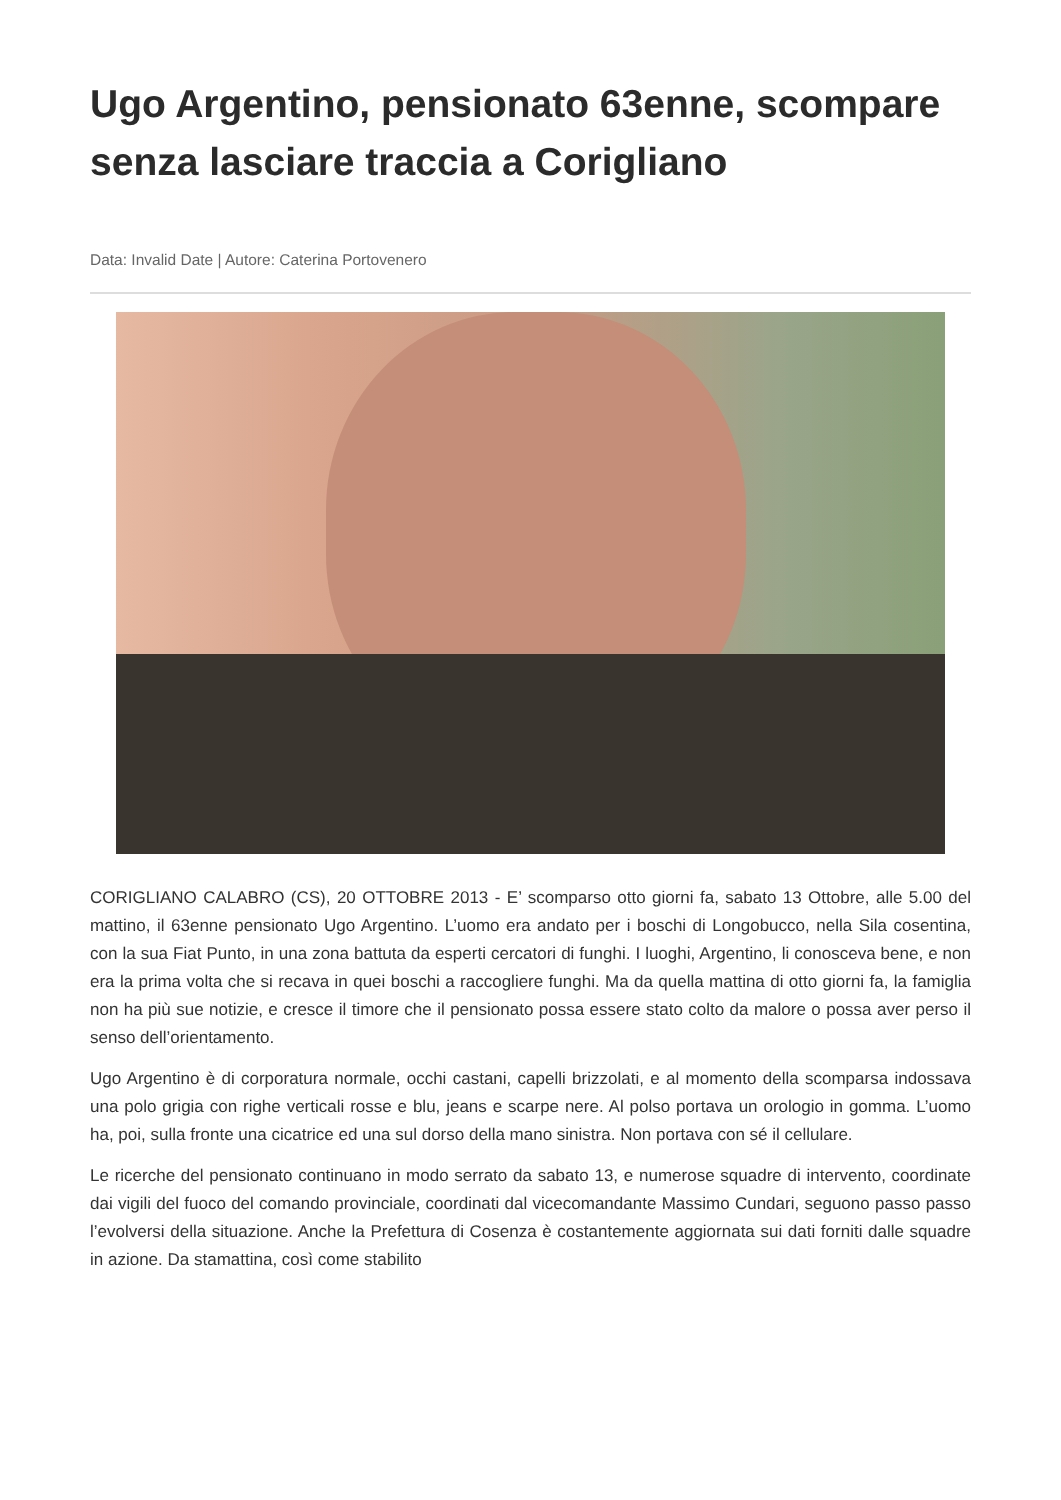Ugo Argentino, pensionato 63enne, scompare senza lasciare traccia a Corigliano
Data: Invalid Date | Autore: Caterina Portovenero
CORIGLIANO CALABRO (CS), 20 OTTOBRE 2013 - E’ scomparso otto giorni fa, sabato 13 Ottobre, alle 5.00 del mattino, il 63enne pensionato Ugo Argentino. L’uomo era andato per i boschi di Longobucco, nella Sila cosentina, con la sua Fiat Punto, in una zona battuta da esperti cercatori di funghi. I luoghi, Argentino, li conosceva bene, e non era la prima volta che si recava in quei boschi a raccogliere funghi. Ma da quella mattina di otto giorni fa, la famiglia non ha più sue notizie, e cresce il timore che il pensionato possa essere stato colto da malore o possa aver perso il senso dell’orientamento.
Ugo Argentino è di corporatura normale, occhi castani, capelli brizzolati, e al momento della scomparsa indossava una polo grigia con righe verticali rosse e blu, jeans e scarpe nere. Al polso portava un orologio in gomma. L’uomo ha, poi, sulla fronte una cicatrice ed una sul dorso della mano sinistra. Non portava con sé il cellulare.
Le ricerche del pensionato continuano in modo serrato da sabato 13, e numerose squadre di intervento, coordinate dai vigili del fuoco del comando provinciale, coordinati dal vicecomandante Massimo Cundari, seguono passo passo l’evolversi della situazione. Anche la Prefettura di Cosenza è costantemente aggiornata sui dati forniti dalle squadre in azione. Da stamattina, così come stabilito